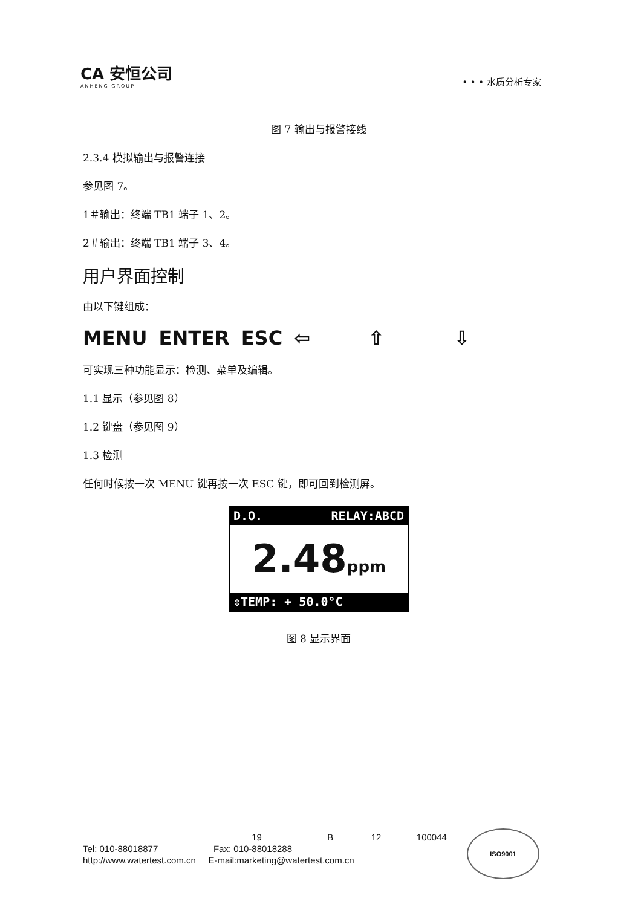CA 安恒公司
ANHENG GROUP
• • • 水质分析专家
图 7 输出与报警接线
2.3.4 模拟输出与报警连接
参见图 7。
1＃输出：终端 TB1 端子 1、2。
2＃输出：终端 TB1 端子 3、4。
用户界面控制
由以下键组成：
MENU ENTER ESC ⇦ ⇧ ⇩
可实现三种功能显示：检测、菜单及编辑。
1.1 显示（参见图 8）
1.2 键盘（参见图 9）
1.3 检测
任何时候按一次 MENU 键再按一次 ESC 键，即可回到检测屏。
D.O. RELAY:ABCD
2.48ppm
⇕TEMP: + 50.0°C
图 8 显示界面
19 B 12 100044
Tel: 010-88018877 Fax: 010-88018288
http://www.watertest.com.cn E-mail:marketing@watertest.com.cn
ISO9001